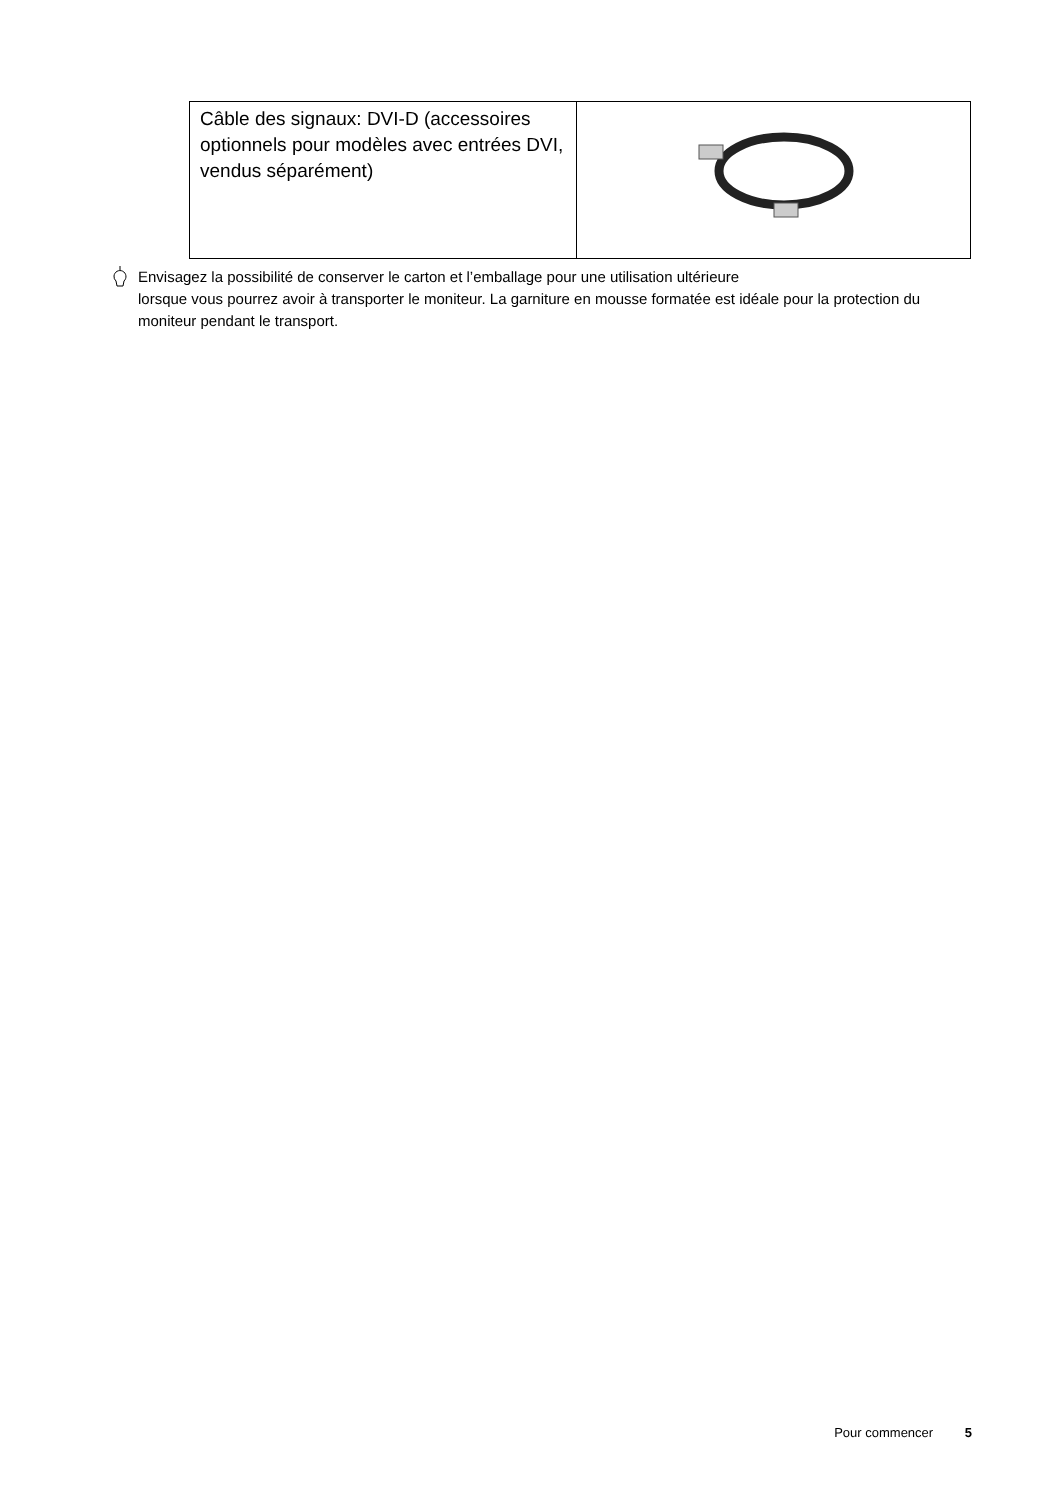| Câble des signaux: DVI-D (accessoires optionnels pour modèles avec entrées DVI, vendus séparément) | |
Envisagez la possibilité de conserver le carton et l’emballage pour une utilisation ultérieure
lorsque vous pourrez avoir à transporter le moniteur. La garniture en mousse formatée est idéale pour la protection du moniteur pendant le transport.
Pour commencer 5